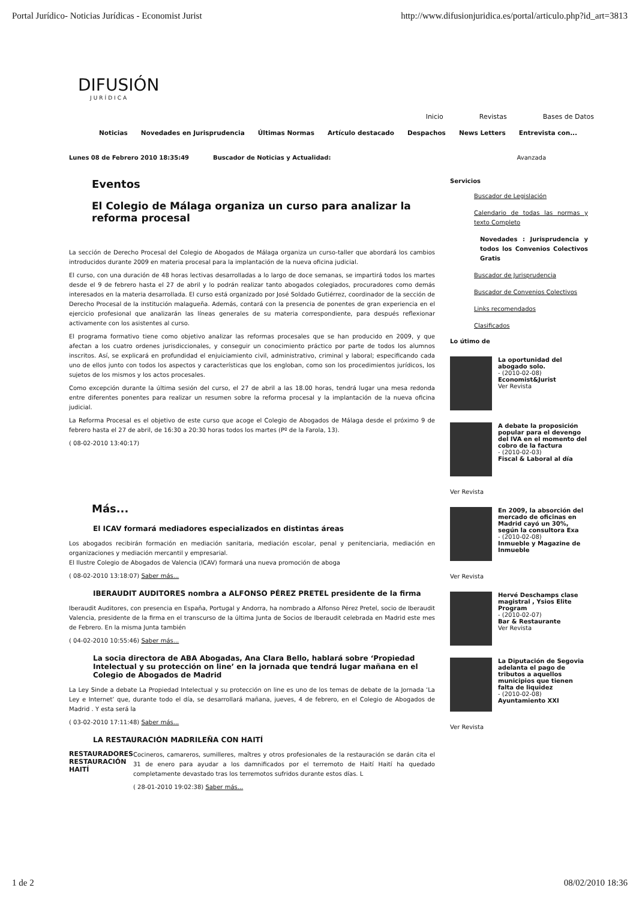Portal Jurídico- Noticias Jurídicas - Economist Jurist http://www.difusionjuridica.es/portal/articulo.php?id_art=3813
DIFUSIÓN
JURÍDICA
Inicio Revistas Bases de Datos
Noticias Novedades en Jurisprudencia Últimas Normas Artículo destacado Despachos News Letters Entrevista con...
Lunes 08 de Febrero 2010 18:35:49 Buscador de Noticias y Actualidad: Avanzada
Eventos
El Colegio de Málaga organiza un curso para analizar la reforma procesal
La sección de Derecho Procesal del Colegio de Abogados de Málaga organiza un curso-taller que abordará los cambios introducidos durante 2009 en materia procesal para la implantación de la nueva oficina judicial.
El curso, con una duración de 48 horas lectivas desarrolladas a lo largo de doce semanas, se impartirá todos los martes desde el 9 de febrero hasta el 27 de abril y lo podrán realizar tanto abogados colegiados, procuradores como demás interesados en la materia desarrollada. El curso está organizado por José Soldado Gutiérrez, coordinador de la sección de Derecho Procesal de la institución malagueña. Además, contará con la presencia de ponentes de gran experiencia en el ejercicio profesional que analizarán las líneas generales de su materia correspondiente, para después reflexionar activamente con los asistentes al curso.
El programa formativo tiene como objetivo analizar las reformas procesales que se han producido en 2009, y que afectan a los cuatro ordenes jurisdiccionales, y conseguir un conocimiento práctico por parte de todos los alumnos inscritos. Así, se explicará en profundidad el enjuiciamiento civil, administrativo, criminal y laboral; especificando cada uno de ellos junto con todos los aspectos y características que los engloban, como son los procedimientos jurídicos, los sujetos de los mismos y los actos procesales.
Como excepción durante la última sesión del curso, el 27 de abril a las 18.00 horas, tendrá lugar una mesa redonda entre diferentes ponentes para realizar un resumen sobre la reforma procesal y la implantación de la nueva oficina judicial.
La Reforma Procesal es el objetivo de este curso que acoge el Colegio de Abogados de Málaga desde el próximo 9 de febrero hasta el 27 de abril, de 16:30 a 20:30 horas todos los martes (Pº de la Farola, 13).
( 08-02-2010 13:40:17)
Más...
El ICAV formará mediadores especializados en distintas áreas
Los abogados recibirán formación en mediación sanitaria, mediación escolar, penal y penitenciaria, mediación en organizaciones y mediación mercantil y empresarial.
El Ilustre Colegio de Abogados de Valencia (ICAV) formará una nueva promoción de aboga
( 08-02-2010 13:18:07) Saber más...
IBERAUDIT AUDITORES nombra a ALFONSO PÉREZ PRETEL presidente de la firma
Iberaudit Auditores, con presencia en España, Portugal y Andorra, ha nombrado a Alfonso Pérez Pretel, socio de Iberaudit Valencia, presidente de la firma en el transcurso de la última Junta de Socios de Iberaudit celebrada en Madrid este mes de Febrero. En la misma Junta también
( 04-02-2010 10:55:46) Saber más...
La socia directora de ABA Abogadas, Ana Clara Bello, hablará sobre ‘Propiedad Intelectual y su protección on line’ en la jornada que tendrá lugar mañana en el Colegio de Abogados de Madrid
La Ley Sinde a debate La Propiedad Intelectual y su protección on line es uno de los temas de debate de la Jornada ‘La Ley e Internet’ que, durante todo el día, se desarrollará mañana, jueves, 4 de febrero, en el Colegio de Abogados de Madrid . Y esta será la
( 03-02-2010 17:11:48) Saber más...
LA RESTAURACIÓN MADRILEÑA CON HAITÍ
RESTAURADORES RESTAURACIÓN HAITÍ
Cocineros, camareros, sumilleres, maîtres y otros profesionales de la restauración se darán cita el 31 de enero para ayudar a los damnificados por el terremoto de Haití Haití ha quedado completamente devastado tras los terremotos sufridos durante estos días. L
( 28-01-2010 19:02:38) Saber más...
Servicios
Buscador de Legislación
Calendario de todas las normas y texto Completo
Novedades : Jurisprudencia y todos los Convenios Colectivos Gratis
Buscador de Jurisprudencia
Buscador de Convenios Colectivos
Links recomendados
Clasificados
Lo útimo de
La oportunidad del abogado solo.
- (2010-02-08)
Economist&Jurist
Ver Revista
A debate la proposición popular para el devengo del IVA en el momento del cobro de la factura
- (2010-02-03)
Fiscal & Laboral al día
Ver Revista
En 2009, la absorción del mercado de oficinas en Madrid cayó un 30%, según la consultora Exa
- (2010-02-08)
Inmueble y Magazine de Inmueble
Ver Revista
Hervé Deschamps clase magistral , Ysios Elite Program
- (2010-02-07)
Bar & Restaurante
Ver Revista
La Diputación de Segovia adelanta el pago de tributos a aquellos municipios que tienen falta de liquidez
- (2010-02-08)
Ayuntamiento XXI
Ver Revista
1 de 2 08/02/2010 18:36